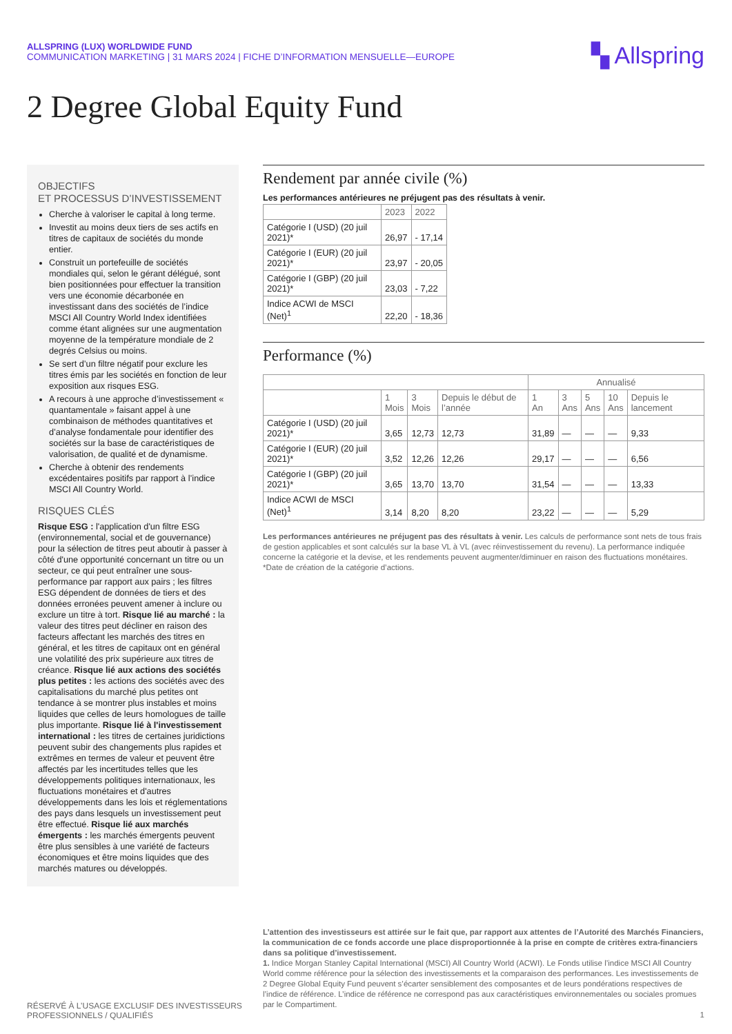ALLSPRING (LUX) WORLDWIDE FUND
COMMUNICATION MARKETING | 31 MARS 2024 | FICHE D’INFORMATION MENSUELLE—EUROPE
▚ Allspring
2 Degree Global Equity Fund
OBJECTIFS
ET PROCESSUS D’INVESTISSEMENT
Cherche à valoriser le capital à long terme.
Investit au moins deux tiers de ses actifs en titres de capitaux de sociétés du monde entier.
Construit un portefeuille de sociétés mondiales qui, selon le gérant délégué, sont bien positionnées pour effectuer la transition vers une économie décarbonée en investissant dans des sociétés de l’indice MSCI All Country World Index identifiées comme étant alignées sur une augmentation moyenne de la température mondiale de 2 degrés Celsius ou moins.
Se sert d’un filtre négatif pour exclure les titres émis par les sociétés en fonction de leur exposition aux risques ESG.
A recours à une approche d’investissement « quantamentale » faisant appel à une combinaison de méthodes quantitatives et d’analyse fondamentale pour identifier des sociétés sur la base de caractéristiques de valorisation, de qualité et de dynamisme.
Cherche à obtenir des rendements excédentaires positifs par rapport à l’indice MSCI All Country World.
RISQUES CLÉS
Risque ESG : l'application d'un filtre ESG (environnemental, social et de gouvernance) pour la sélection de titres peut aboutir à passer à côté d'une opportunité concernant un titre ou un secteur, ce qui peut entraîner une sous-performance par rapport aux pairs ; les filtres ESG dépendent de données de tiers et des données erronées peuvent amener à inclure ou exclure un titre à tort. Risque lié au marché : la valeur des titres peut décliner en raison des facteurs affectant les marchés des titres en général, et les titres de capitaux ont en général une volatilité des prix supérieure aux titres de créance. Risque lié aux actions des sociétés plus petites : les actions des sociétés avec des capitalisations du marché plus petites ont tendance à se montrer plus instables et moins liquides que celles de leurs homologues de taille plus importante. Risque lié à l'investissement international : les titres de certaines juridictions peuvent subir des changements plus rapides et extrêmes en termes de valeur et peuvent être affectés par les incertitudes telles que les développements politiques internationaux, les fluctuations monétaires et d'autres développements dans les lois et réglementations des pays dans lesquels un investissement peut être effectué. Risque lié aux marchés émergents : les marchés émergents peuvent être plus sensibles à une variété de facteurs économiques et être moins liquides que des marchés matures ou développés.
Rendement par année civile (%)
Les performances antérieures ne préjugent pas des résultats à venir.
| | 2023 | 2022 |
| --- | --- | --- |
| Catégorie I (USD) (20 juil 2021)* | 26,97 | - 17,14 |
| Catégorie I (EUR) (20 juil 2021)* | 23,97 | - 20,05 |
| Catégorie I (GBP) (20 juil 2021)* | 23,03 | - 7,22 |
| Indice ACWI de MSCI (Net)<sup>1</sup> | 22,20 | - 18,36 |
Performance (%)
| | | | | Annualisé | | | | |
| --- | --- | --- | --- | --- | --- | --- | --- | --- |
| | 1 Mois | 3 Mois | Depuis le début de l’année | 1 An | 3 Ans | 5 Ans | 10 Ans | Depuis le lancement |
| Catégorie I (USD) (20 juil 2021)* | 3,65 | 12,73 | 12,73 | 31,89 | — | — | — | 9,33 |
| Catégorie I (EUR) (20 juil 2021)* | 3,52 | 12,26 | 12,26 | 29,17 | — | — | — | 6,56 |
| Catégorie I (GBP) (20 juil 2021)* | 3,65 | 13,70 | 13,70 | 31,54 | — | — | — | 13,33 |
| Indice ACWI de MSCI (Net)<sup>1</sup> | 3,14 | 8,20 | 8,20 | 23,22 | — | — | — | 5,29 |
Les performances antérieures ne préjugent pas des résultats à venir. Les calculs de performance sont nets de tous frais de gestion applicables et sont calculés sur la base VL à VL (avec réinvestissement du revenu). La performance indiquée concerne la catégorie et la devise, et les rendements peuvent augmenter/diminuer en raison des fluctuations monétaires. *Date de création de la catégorie d’actions.
RÉSERVÉ À L’USAGE EXCLUSIF DES INVESTISSEURS
PROFESSIONNELS / QUALIFIÉS
L’attention des investisseurs est attirée sur le fait que, par rapport aux attentes de l’Autorité des Marchés Financiers, la communication de ce fonds accorde une place disproportionnée à la prise en compte de critères extra-financiers dans sa politique d’investissement.
1. Indice Morgan Stanley Capital International (MSCI) All Country World (ACWI). Le Fonds utilise l’indice MSCI All Country World comme référence pour la sélection des investissements et la comparaison des performances. Les investissements de 2 Degree Global Equity Fund peuvent s’écarter sensiblement des composantes et de leurs pondérations respectives de l’indice de référence. L’indice de référence ne correspond pas aux caractéristiques environnementales ou sociales promues par le Compartiment.
1